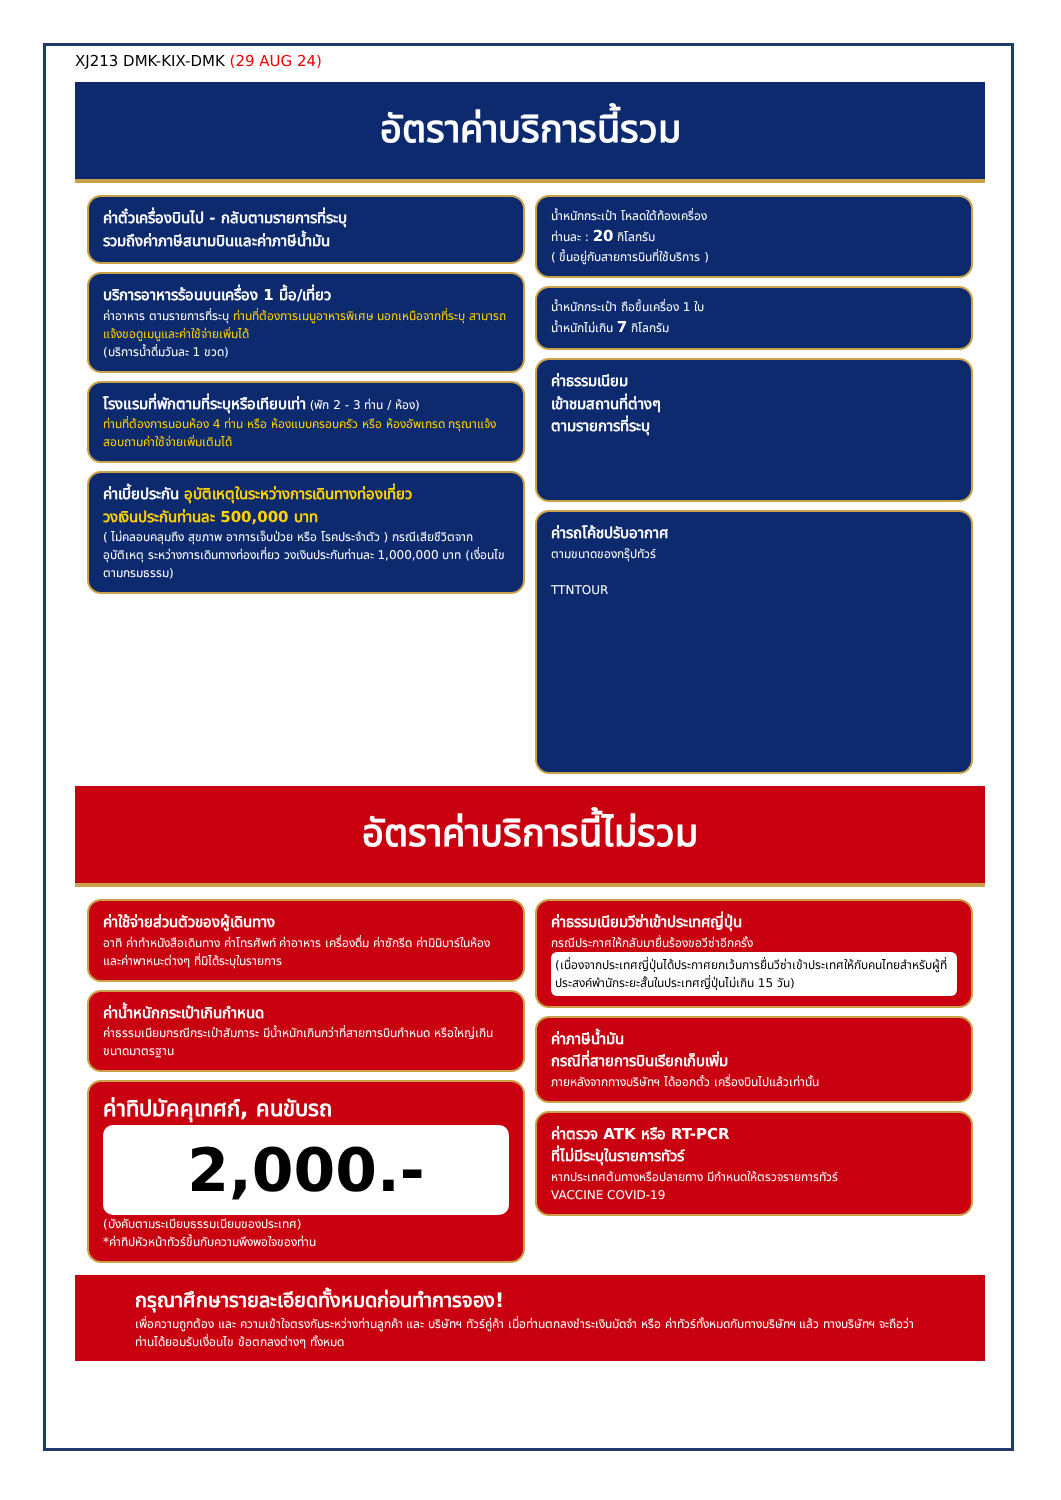XJ213 DMK-KIX-DMK (29 AUG 24)
อัตราค่าบริการนี้รวม
ค่าตั๋วเครื่องบินไป - กลับตามรายการที่ระบุ
รวมถึงค่าภาษีสนามบินและค่าภาษีน้ำมัน
บริการอาหารร้อนบนเครื่อง 1 มื้อ/เที่ยว
ค่าอาหาร ตามรายการที่ระบุ ท่านที่ต้องการเมนูอาหารพิเศษ นอกเหนือจากที่ระบุ สามารถแจ้งขอดูเมนูและค่าใช้จ่ายเพิ่มได้
(บริการน้ำดื่มวันละ 1 ขวด)
โรงแรมที่พักตามที่ระบุหรือเทียบเท่า (พัก 2 - 3 ท่าน / ห้อง)
ท่านที่ต้องการนอนห้อง 4 ท่าน หรือ ห้องแบบครอบครัว หรือ ห้องอัพเกรด กรุณาแจ้งสอบถามค่าใช้จ่ายเพิ่มเติมได้
ค่าเบี้ยประกัน อุบัติเหตุในระหว่างการเดินทางท่องเที่ยว
วงเงินประกันท่านละ 500,000 บาท
( ไม่คลอบคลุมถึง สุขภาพ อาการเจ็บป่วย หรือ โรคประจำตัว ) กรณีเสียชีวิตจากอุบัติเหตุ ระหว่างการเดินทางท่องเที่ยว วงเงินประกันท่านละ 1,000,000 บาท (เงื่อนไขตามกรมธรรม)
น้ำหนักกระเป๋า โหลดใต้ท้องเครื่อง
ท่านละ : 20 กิโลกรัม
( ขึ้นอยู่กับสายการบินที่ใช้บริการ )
น้ำหนักกระเป๋า ถือขึ้นเครื่อง 1 ใบ
น้ำหนักไม่เกิน 7 กิโลกรัม
ค่าธรรมเนียม
เข้าชมสถานที่ต่างๆ
ตามรายการที่ระบุ
ค่ารถโค้ชปรับอากาศ
ตามขนาดของกรุ๊ปทัวร์
TTNTOUR
อัตราค่าบริการนี้ไม่รวม
ค่าใช้จ่ายส่วนตัวของผู้เดินทาง
อาทิ ค่าทำหนังสือเดินทาง ค่าโทรศัพท์ ค่าอาหาร เครื่องดื่ม ค่าซักรีด ค่ามินิบาร์ในห้อง และค่าพาหนะต่างๆ ที่มิได้ระบุในรายการ
ค่าน้ำหนักกระเป๋าเกินกำหนด
ค่าธรรมเนียมกรณีกระเป๋าสัมภาระ มีน้ำหนักเกินกว่าที่สายการบินกำหนด หรือใหญ่เกินขนาดมาตรฐาน
ค่าทิปมัคคุเทศก์, คนขับรถ
2,000.-
(บังคับตามระเบียบธรรมเนียมของประเทศ)
*ค่าทิปหัวหน้าทัวร์ขึ้นกับความพึงพอใจของท่าน
ค่าธรรมเนียมวีซ่าเข้าประเทศญี่ปุ่น
กรณีประกาศให้กลับมายื่นร้องขอวีซ่าอีกครั้ง
(เนื่องจากประเทศญี่ปุ่นได้ประกาศยกเว้นการยื่นวีซ่าเข้าประเทศให้กับคนไทยสำหรับผู้ที่ประสงค์พำนักระยะสั้นในประเทศญี่ปุ่นไม่เกิน 15 วัน)
ค่าภาษีน้ำมัน
กรณีที่สายการบินเรียกเก็บเพิ่ม
ภายหลังจากทางบริษัทฯ ได้ออกตั๋ว เครื่องบินไปแล้วเท่านั้น
ค่าตรวจ ATK หรือ RT-PCR
ที่ไม่มีระบุในรายการทัวร์
หากประเทศต้นทางหรือปลายทาง มีกำหนดให้ตรวจรายการทัวร์
VACCINE COVID-19
กรุณาศึกษารายละเอียดทั้งหมดก่อนทำการจอง!
เพื่อความถูกต้อง และ ความเข้าใจตรงกันระหว่างท่านลูกค้า และ บริษัทฯ ทัวร์คู่ค้า เมื่อท่านตกลงชำระเงินมัดจำ หรือ ค่าทัวร์ทั้งหมดกับทางบริษัทฯ แล้ว ทางบริษัทฯ จะถือว่าท่านได้ยอมรับเงื่อนไข ข้อตกลงต่างๆ ทั้งหมด